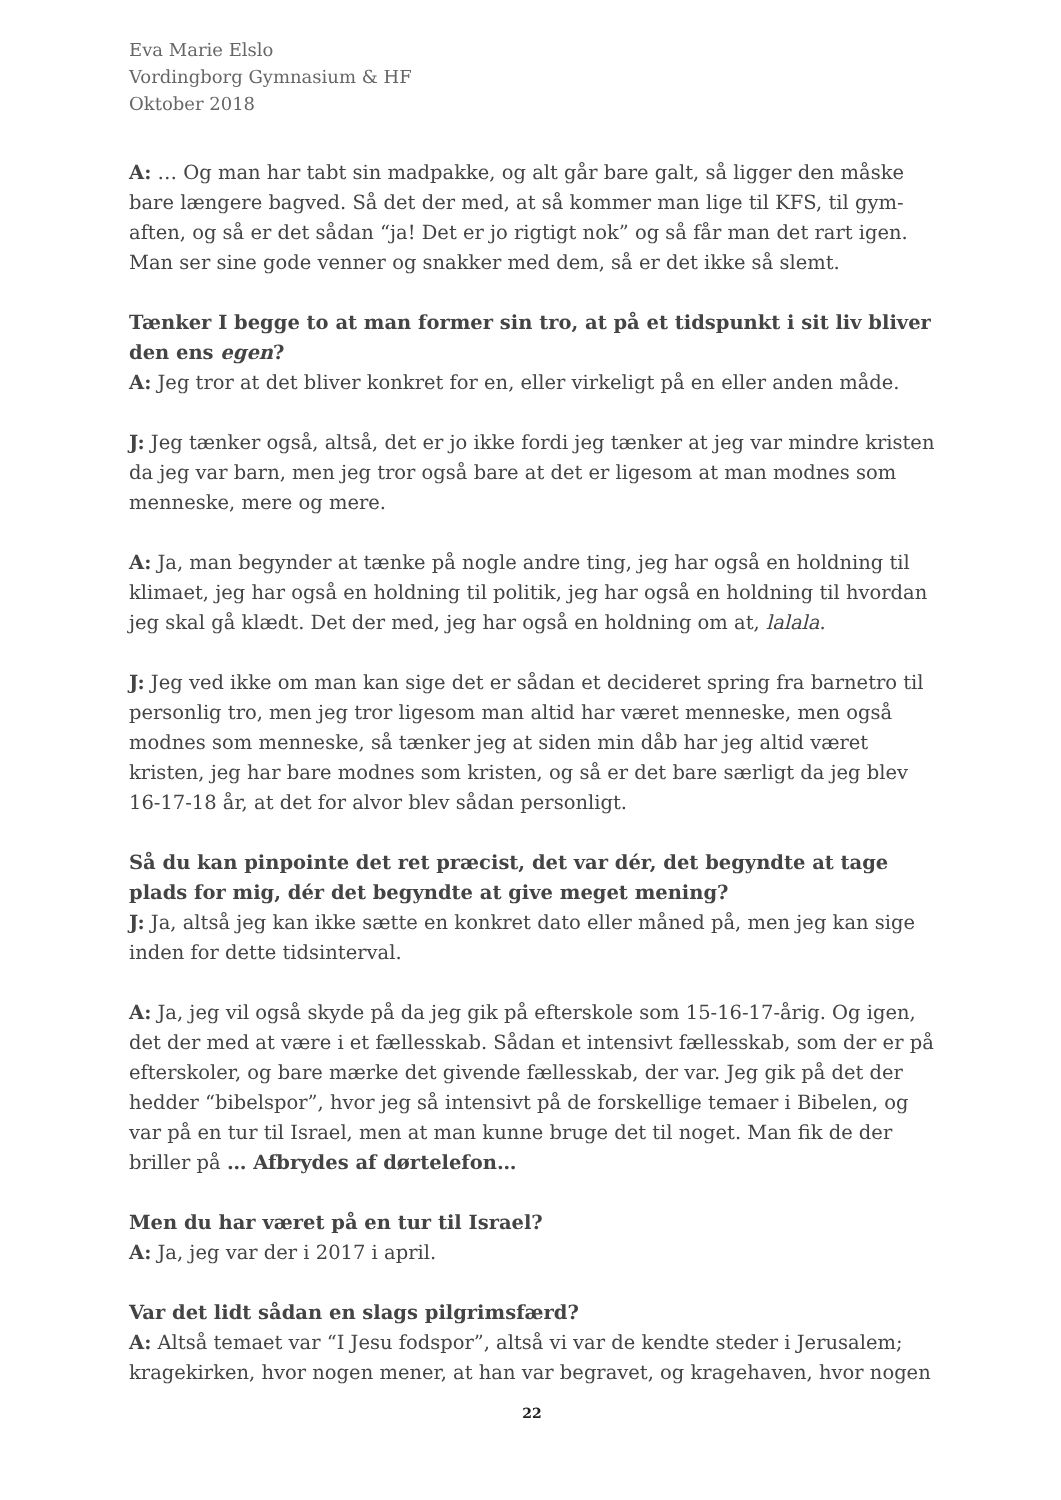Eva Marie Elslo
Vordingborg Gymnasium & HF
Oktober 2018
A: … Og man har tabt sin madpakke, og alt går bare galt, så ligger den måske bare længere bagved. Så det der med, at så kommer man lige til KFS, til gym-aften, og så er det sådan “ja! Det er jo rigtigt nok” og så får man det rart igen. Man ser sine gode venner og snakker med dem, så er det ikke så slemt.
Tænker I begge to at man former sin tro, at på et tidspunkt i sit liv bliver den ens egen?
A: Jeg tror at det bliver konkret for en, eller virkeligt på en eller anden måde.
J: Jeg tænker også, altså, det er jo ikke fordi jeg tænker at jeg var mindre kristen da jeg var barn, men jeg tror også bare at det er ligesom at man modnes som menneske, mere og mere.
A: Ja, man begynder at tænke på nogle andre ting, jeg har også en holdning til klimaet, jeg har også en holdning til politik, jeg har også en holdning til hvordan jeg skal gå klædt. Det der med, jeg har også en holdning om at, lalala.
J: Jeg ved ikke om man kan sige det er sådan et decideret spring fra barnetro til personlig tro, men jeg tror ligesom man altid har været menneske, men også modnes som menneske, så tænker jeg at siden min dåb har jeg altid været kristen, jeg har bare modnes som kristen, og så er det bare særligt da jeg blev 16-17-18 år, at det for alvor blev sådan personligt.
Så du kan pinpointe det ret præcist, det var dér, det begyndte at tage plads for mig, dér det begyndte at give meget mening?
J: Ja, altså jeg kan ikke sætte en konkret dato eller måned på, men jeg kan sige inden for dette tidsinterval.
A: Ja, jeg vil også skyde på da jeg gik på efterskole som 15-16-17-årig. Og igen, det der med at være i et fællesskab. Sådan et intensivt fællesskab, som der er på efterskoler, og bare mærke det givende fællesskab, der var. Jeg gik på det der hedder “bibelspor”, hvor jeg så intensivt på de forskellige temaer i Bibelen, og var på en tur til Israel, men at man kunne bruge det til noget. Man fik de der briller på … Afbrydes af dørtelefon…
Men du har været på en tur til Israel?
A: Ja, jeg var der i 2017 i april.
Var det lidt sådan en slags pilgrimsfærd?
A: Altså temaet var “I Jesu fodspor”, altså vi var de kendte steder i Jerusalem; kragekirken, hvor nogen mener, at han var begravet, og kragehaven, hvor nogen
22